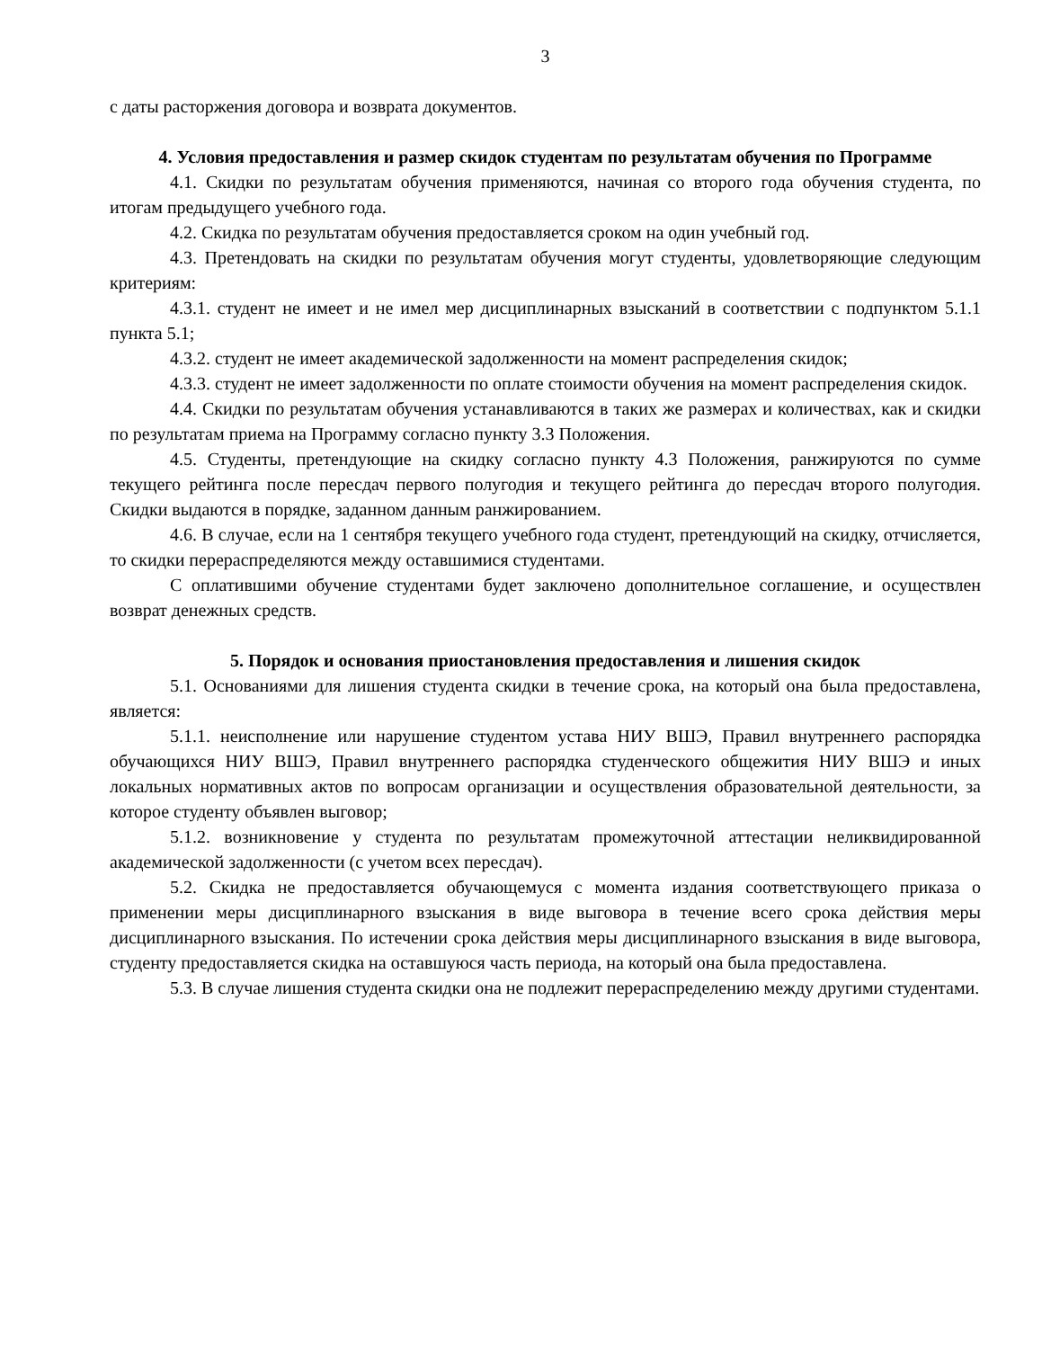3
с даты расторжения договора и возврата документов.
4. Условия предоставления и размер скидок студентам по результатам обучения по Программе
4.1. Скидки по результатам обучения применяются, начиная со второго года обучения студента, по итогам предыдущего учебного года.
4.2. Скидка по результатам обучения предоставляется сроком на один учебный год.
4.3. Претендовать на скидки по результатам обучения могут студенты, удовлетворяющие следующим критериям:
4.3.1. студент не имеет и не имел мер дисциплинарных взысканий в соответствии с подпунктом 5.1.1 пункта 5.1;
4.3.2. студент не имеет академической задолженности на момент распределения скидок;
4.3.3. студент не имеет задолженности по оплате стоимости обучения на момент распределения скидок.
4.4. Скидки по результатам обучения устанавливаются в таких же размерах и количествах, как и скидки по результатам приема на Программу согласно пункту 3.3 Положения.
4.5. Студенты, претендующие на скидку согласно пункту 4.3 Положения, ранжируются по сумме текущего рейтинга после пересдач первого полугодия и текущего рейтинга до пересдач второго полугодия. Скидки выдаются в порядке, заданном данным ранжированием.
4.6. В случае, если на 1 сентября текущего учебного года студент, претендующий на скидку, отчисляется, то скидки перераспределяются между оставшимися студентами.
С оплатившими обучение студентами будет заключено дополнительное соглашение, и осуществлен возврат денежных средств.
5. Порядок и основания приостановления предоставления и лишения скидок
5.1. Основаниями для лишения студента скидки в течение срока, на который она была предоставлена, является:
5.1.1. неисполнение или нарушение студентом устава НИУ ВШЭ, Правил внутреннего распорядка обучающихся НИУ ВШЭ, Правил внутреннего распорядка студенческого общежития НИУ ВШЭ и иных локальных нормативных актов по вопросам организации и осуществления образовательной деятельности, за которое студенту объявлен выговор;
5.1.2. возникновение у студента по результатам промежуточной аттестации неликвидированной академической задолженности (с учетом всех пересдач).
5.2. Скидка не предоставляется обучающемуся с момента издания соответствующего приказа о применении меры дисциплинарного взыскания в виде выговора в течение всего срока действия меры дисциплинарного взыскания. По истечении срока действия меры дисциплинарного взыскания в виде выговора, студенту предоставляется скидка на оставшуюся часть периода, на который она была предоставлена.
5.3. В случае лишения студента скидки она не подлежит перераспределению между другими студентами.